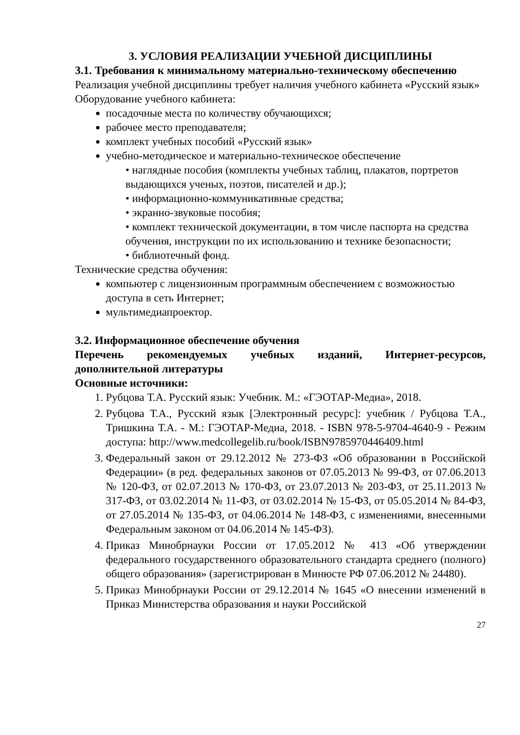3. УСЛОВИЯ РЕАЛИЗАЦИИ УЧЕБНОЙ ДИСЦИПЛИНЫ
3.1. Требования к минимальному материально-техническому обеспечению
Реализация учебной дисциплины требует наличия учебного кабинета «Русский язык»
Оборудование учебного кабинета:
посадочные места по количеству обучающихся;
рабочее место преподавателя;
комплект учебных пособий «Русский язык»
учебно-методическое и материально-техническое обеспечение
• наглядные пособия (комплекты учебных таблиц, плакатов, портретов выдающихся ученых, поэтов, писателей и др.);
• информационно-коммуникативные средства;
• экранно-звуковые пособия;
• комплект технической документации, в том числе паспорта на средства обучения, инструкции по их использованию и технике безопасности;
• библиотечный фонд.
Технические средства обучения:
компьютер с лицензионным программным обеспечением с возможностью доступа в сеть Интернет;
мультимедиапроектор.
3.2. Информационное обеспечение обучения
Перечень рекомендуемых учебных изданий, Интернет-ресурсов, дополнительной литературы
Основные источники:
1. Рубцова Т.А. Русский язык: Учебник. М.: «ГЭОТАР-Медиа», 2018.
2. Рубцова Т.А., Русский язык [Электронный ресурс]: учебник / Рубцова Т.А., Тришкина Т.А. - М.: ГЭОТАР-Медиа, 2018. - ISBN 978-5-9704-4640-9 - Режим доступа: http://www.medcollegelib.ru/book/ISBN9785970446409.html
3. Федеральный закон от 29.12.2012 № 273-ФЗ «Об образовании в Российской Федерации» (в ред. федеральных законов от 07.05.2013 № 99-ФЗ, от 07.06.2013 № 120-ФЗ, от 02.07.2013 № 170-ФЗ, от 23.07.2013 № 203-ФЗ, от 25.11.2013 № 317-ФЗ, от 03.02.2014 № 11-ФЗ, от 03.02.2014 № 15-ФЗ, от 05.05.2014 № 84-ФЗ, от 27.05.2014 № 135-ФЗ, от 04.06.2014 № 148-ФЗ, с изменениями, внесенными Федеральным законом от 04.06.2014 № 145-ФЗ).
4. Приказ Минобрнауки России от 17.05.2012 № 413 «Об утверждении федерального государственного образовательного стандарта среднего (полного) общего образования» (зарегистрирован в Минюсте РФ 07.06.2012 № 24480).
5. Приказ Минобрнауки России от 29.12.2014 № 1645 «О внесении изменений в Приказ Министерства образования и науки Российской
27